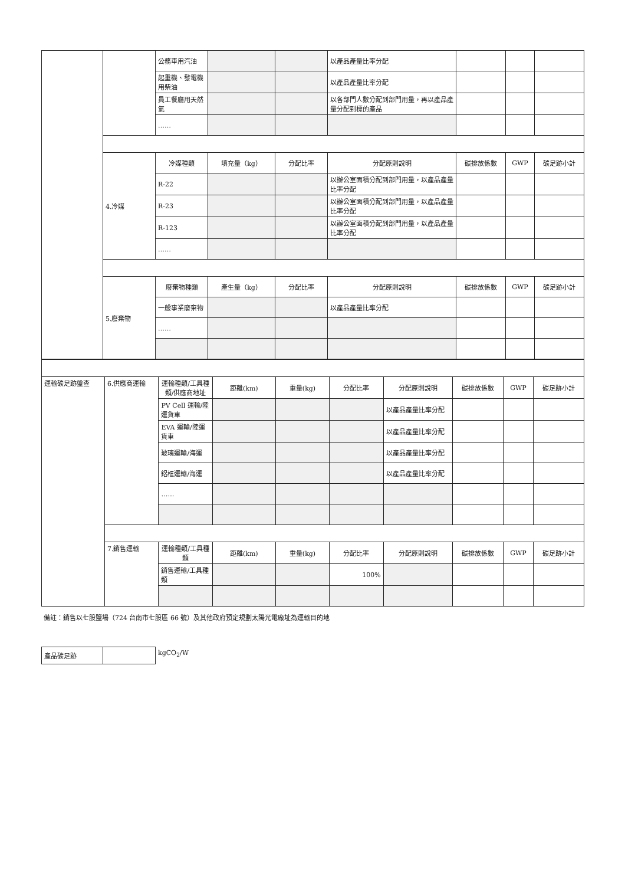| | | 公務車用汽油 | | | 以產品產量比率分配 | | | |
| | | 起重機、發電機用柴油 | | | 以產品產量比率分配 | | | |
| | | 員工餐廳用天然氣 | | | 以各部門人數分配到部門用量，再以產品產量分配到標的產品 | | | |
| | | …… | | | | | | |
| | 4.冷媒 | 冷媒種類 | 填充量（kg） | 分配比率 | 分配原則說明 | 碳排放係數 | GWP | 碳足跡小計 |
| | | R-22 | | | 以辦公室面積分配到部門用量，以產品產量比率分配 | | | |
| | | R-23 | | | 以辦公室面積分配到部門用量，以產品產量比率分配 | | | |
| | | R-123 | | | 以辦公室面積分配到部門用量，以產品產量比率分配 | | | |
| | | …… | | | | | | |
| | 5.廢棄物 | 廢棄物種類 | 產生量（kg） | 分配比率 | 分配原則說明 | 碳排放係數 | GWP | 碳足跡小計 |
| | | 一般事業廢棄物 | | | 以產品產量比率分配 | | | |
| | | …… | | | | | | |
| 運輸碳足跡盤查 | 6.供應商運輸 | 運輸種類/工具種類/供應商地址 | 距離(km) | 重量(kg) | 分配比率 | 分配原則說明 | 碳排放係數 | GWP | 碳足跡小計 |
| | | PV Cell 運輸/陸運貨車 | | | | 以產品產量比率分配 | | | |
| | | EVA 運輸/陸運貨車 | | | | 以產品產量比率分配 | | | |
| | | 玻璃運輸/海運 | | | | 以產品產量比率分配 | | | |
| | | 鋁框運輸/海運 | | | | 以產品產量比率分配 | | | |
| | | …… | | | | | | | |
| | 7.銷售運輸 | 運輸種類/工具種類 | 距離(km) | 重量(kg) | 分配比率 | 分配原則說明 | 碳排放係數 | GWP | 碳足跡小計 |
| | | 銷售運輸/工具種類 | | | 100% | | | | |
備註：銷售以七股鹽場（724 台南市七股區 66 號）及其他政府預定規劃太陽光電廠址為運輸目的地
| 產品碳足跡 | |
kgCO<sub>2</sub>/W